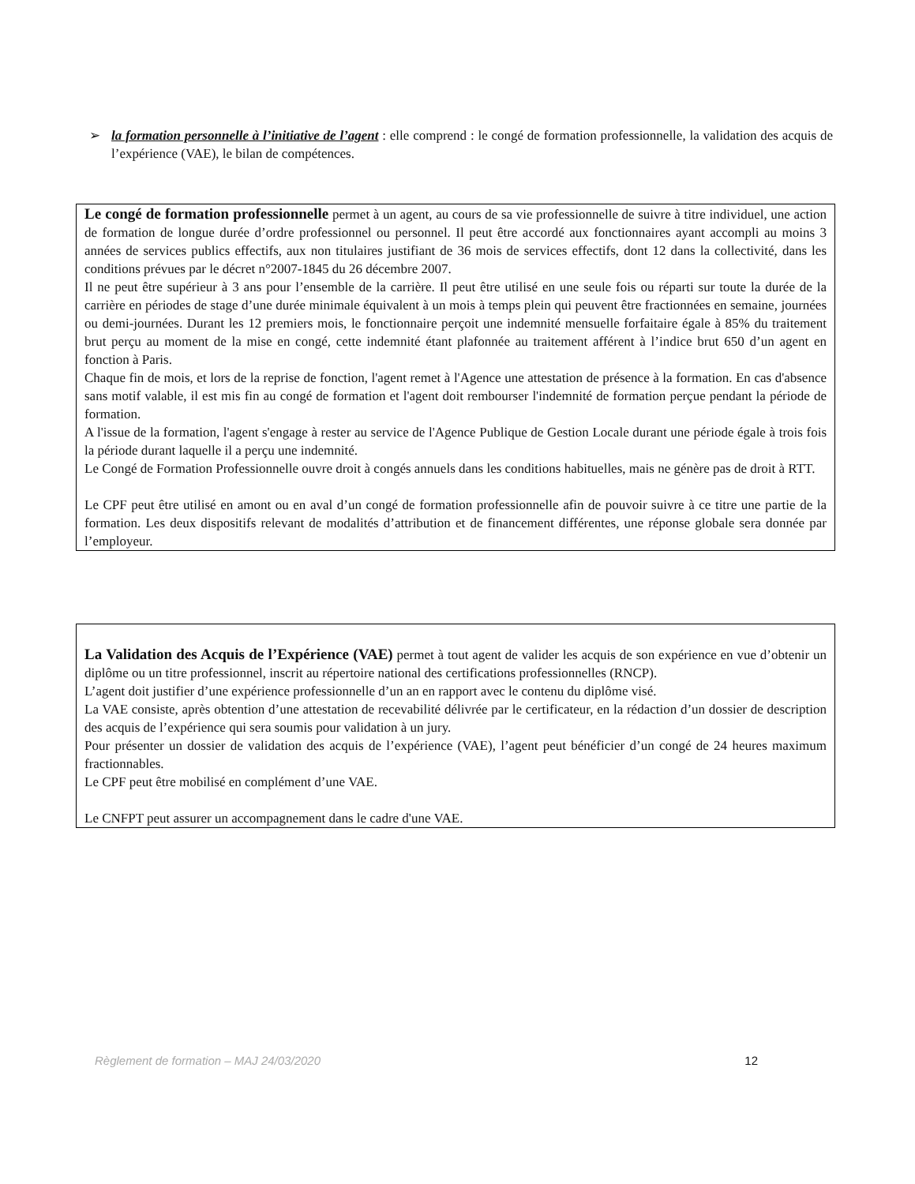➢
la formation personnelle à l’initiative de l’agent : elle comprend : le congé de formation professionnelle, la validation des acquis de l’expérience (VAE), le bilan de compétences.
Le congé de formation professionnelle permet à un agent, au cours de sa vie professionnelle de suivre à titre individuel, une action de formation de longue durée d’ordre professionnel ou personnel. Il peut être accordé aux fonctionnaires ayant accompli au moins 3 années de services publics effectifs, aux non titulaires justifiant de 36 mois de services effectifs, dont 12 dans la collectivité, dans les conditions prévues par le décret n°2007-1845 du 26 décembre 2007.
Il ne peut être supérieur à 3 ans pour l’ensemble de la carrière. Il peut être utilisé en une seule fois ou réparti sur toute la durée de la carrière en périodes de stage d’une durée minimale équivalent à un mois à temps plein qui peuvent être fractionnées en semaine, journées ou demi-journées. Durant les 12 premiers mois, le fonctionnaire perçoit une indemnité mensuelle forfaitaire égale à 85% du traitement brut perçu au moment de la mise en congé, cette indemnité étant plafonnée au traitement afférent à l’indice brut 650 d’un agent en fonction à Paris.
Chaque fin de mois, et lors de la reprise de fonction, l'agent remet à l'Agence une attestation de présence à la formation. En cas d'absence sans motif valable, il est mis fin au congé de formation et l'agent doit rembourser l'indemnité de formation perçue pendant la période de formation.
A l'issue de la formation, l'agent s'engage à rester au service de l'Agence Publique de Gestion Locale durant une période égale à trois fois la période durant laquelle il a perçu une indemnité.
Le Congé de Formation Professionnelle ouvre droit à congés annuels dans les conditions habituelles, mais ne génère pas de droit à RTT.
Le CPF peut être utilisé en amont ou en aval d’un congé de formation professionnelle afin de pouvoir suivre à ce titre une partie de la formation. Les deux dispositifs relevant de modalités d’attribution et de financement différentes, une réponse globale sera donnée par l’employeur.
La Validation des Acquis de l’Expérience (VAE) permet à tout agent de valider les acquis de son expérience en vue d’obtenir un diplôme ou un titre professionnel, inscrit au répertoire national des certifications professionnelles (RNCP).
L’agent doit justifier d’une expérience professionnelle d’un an en rapport avec le contenu du diplôme visé.
La VAE consiste, après obtention d’une attestation de recevabilité délivrée par le certificateur, en la rédaction d’un dossier de description des acquis de l’expérience qui sera soumis pour validation à un jury.
Pour présenter un dossier de validation des acquis de l’expérience (VAE), l’agent peut bénéficier d’un congé de 24 heures maximum fractionnables.
Le CPF peut être mobilisé en complément d’une VAE.
Le CNFPT peut assurer un accompagnement dans le cadre d'une VAE.
Règlement de formation – MAJ 24/03/2020 12